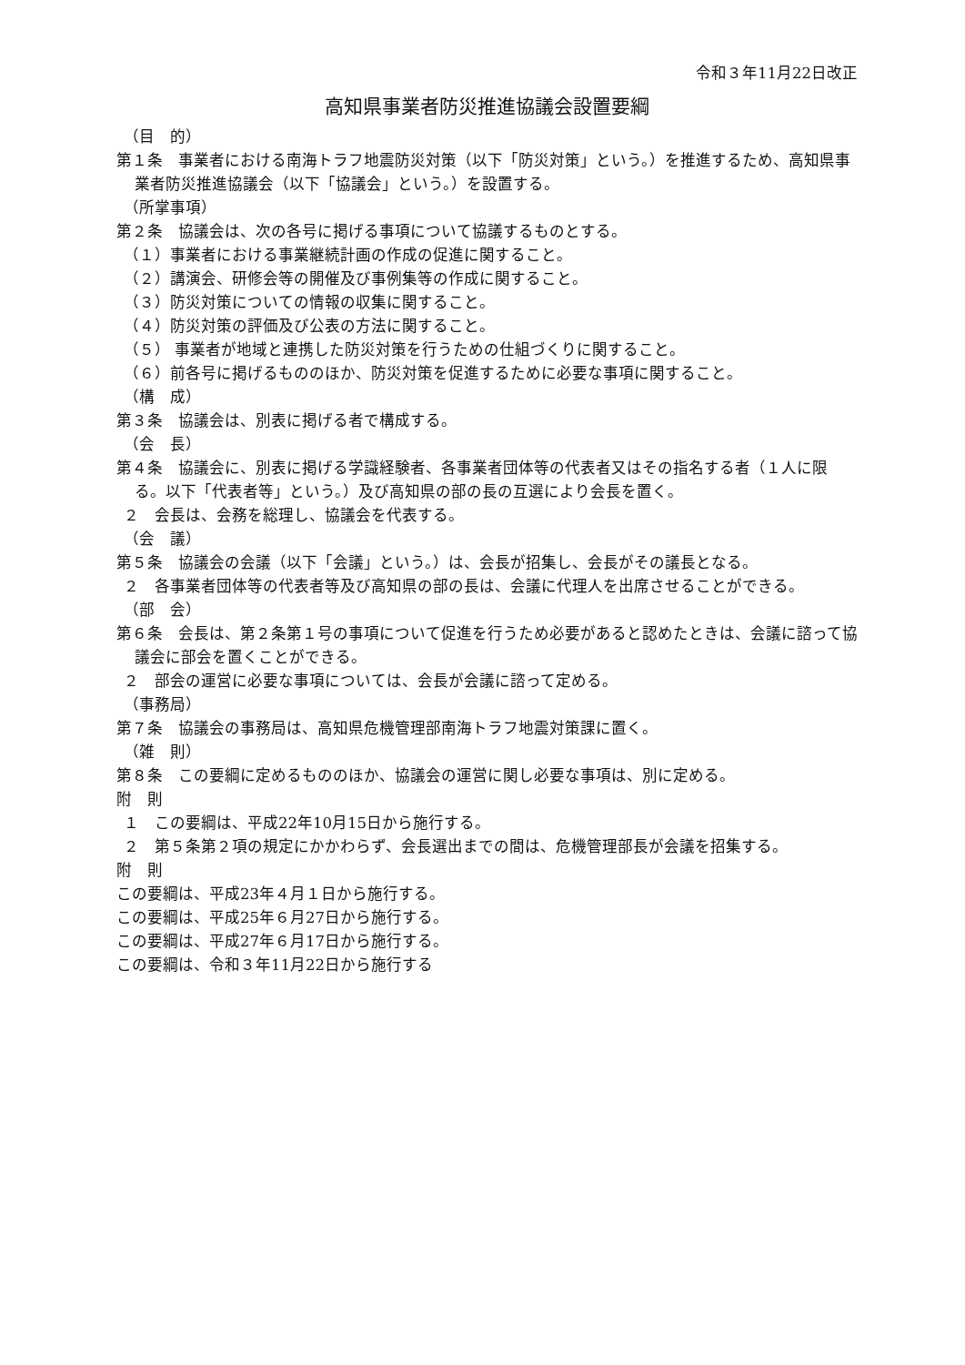令和３年11月22日改正
高知県事業者防災推進協議会設置要綱
（目　的）
第１条　事業者における南海トラフ地震防災対策（以下「防災対策」という。）を推進するため、高知県事業者防災推進協議会（以下「協議会」という。）を設置する。
（所掌事項）
第２条　協議会は、次の各号に掲げる事項について協議するものとする。
（１）事業者における事業継続計画の作成の促進に関すること。
（２）講演会、研修会等の開催及び事例集等の作成に関すること。
（３）防災対策についての情報の収集に関すること。
（４）防災対策の評価及び公表の方法に関すること。
（５） 事業者が地域と連携した防災対策を行うための仕組づくりに関すること。
（６）前各号に掲げるもののほか、防災対策を促進するために必要な事項に関すること。
（構　成）
第３条　協議会は、別表に掲げる者で構成する。
（会　長）
第４条　協議会に、別表に掲げる学識経験者、各事業者団体等の代表者又はその指名する者（１人に限る。以下「代表者等」という。）及び高知県の部の長の互選により会長を置く。
２　会長は、会務を総理し、協議会を代表する。
（会　議）
第５条　協議会の会議（以下「会議」という。）は、会長が招集し、会長がその議長となる。
２　各事業者団体等の代表者等及び高知県の部の長は、会議に代理人を出席させることができる。
（部　会）
第６条　会長は、第２条第１号の事項について促進を行うため必要があると認めたときは、会議に諮って協議会に部会を置くことができる。
２　部会の運営に必要な事項については、会長が会議に諮って定める。
（事務局）
第７条　協議会の事務局は、高知県危機管理部南海トラフ地震対策課に置く。
（雑　則）
第８条　この要綱に定めるもののほか、協議会の運営に関し必要な事項は、別に定める。
附　則
１　この要綱は、平成22年10月15日から施行する。
２　第５条第２項の規定にかかわらず、会長選出までの間は、危機管理部長が会議を招集する。
附　則
この要綱は、平成23年４月１日から施行する。
この要綱は、平成25年６月27日から施行する。
この要綱は、平成27年６月17日から施行する。
この要綱は、令和３年11月22日から施行する